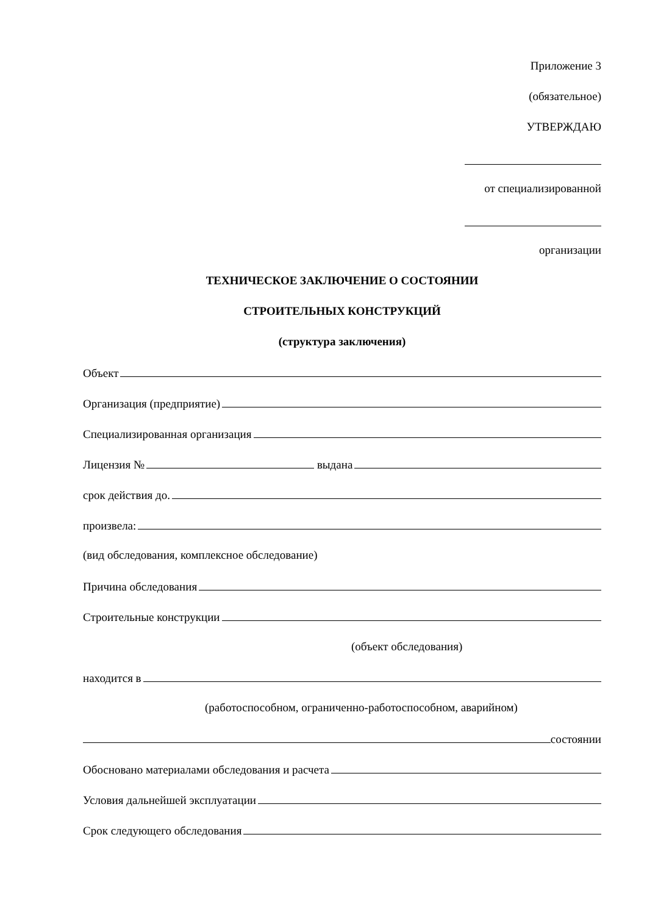Приложение 3
(обязательное)
УТВЕРЖДАЮ
от специализированной
организации
ТЕХНИЧЕСКОЕ ЗАКЛЮЧЕНИЕ О СОСТОЯНИИ
СТРОИТЕЛЬНЫХ КОНСТРУКЦИЙ
(структура заключения)
Объект
Организация (предприятие)
Специализированная организация
Лицензия № выдана
срок действия до.
произвела:
(вид обследования, комплексное обследование)
Причина обследования
Строительные конструкции
(объект обследования)
находится в
(работоспособном, ограниченно-работоспособном, аварийном)
состоянии
Обосновано материалами обследования и расчета
Условия дальнейшей эксплуатации
Срок следующего обследования